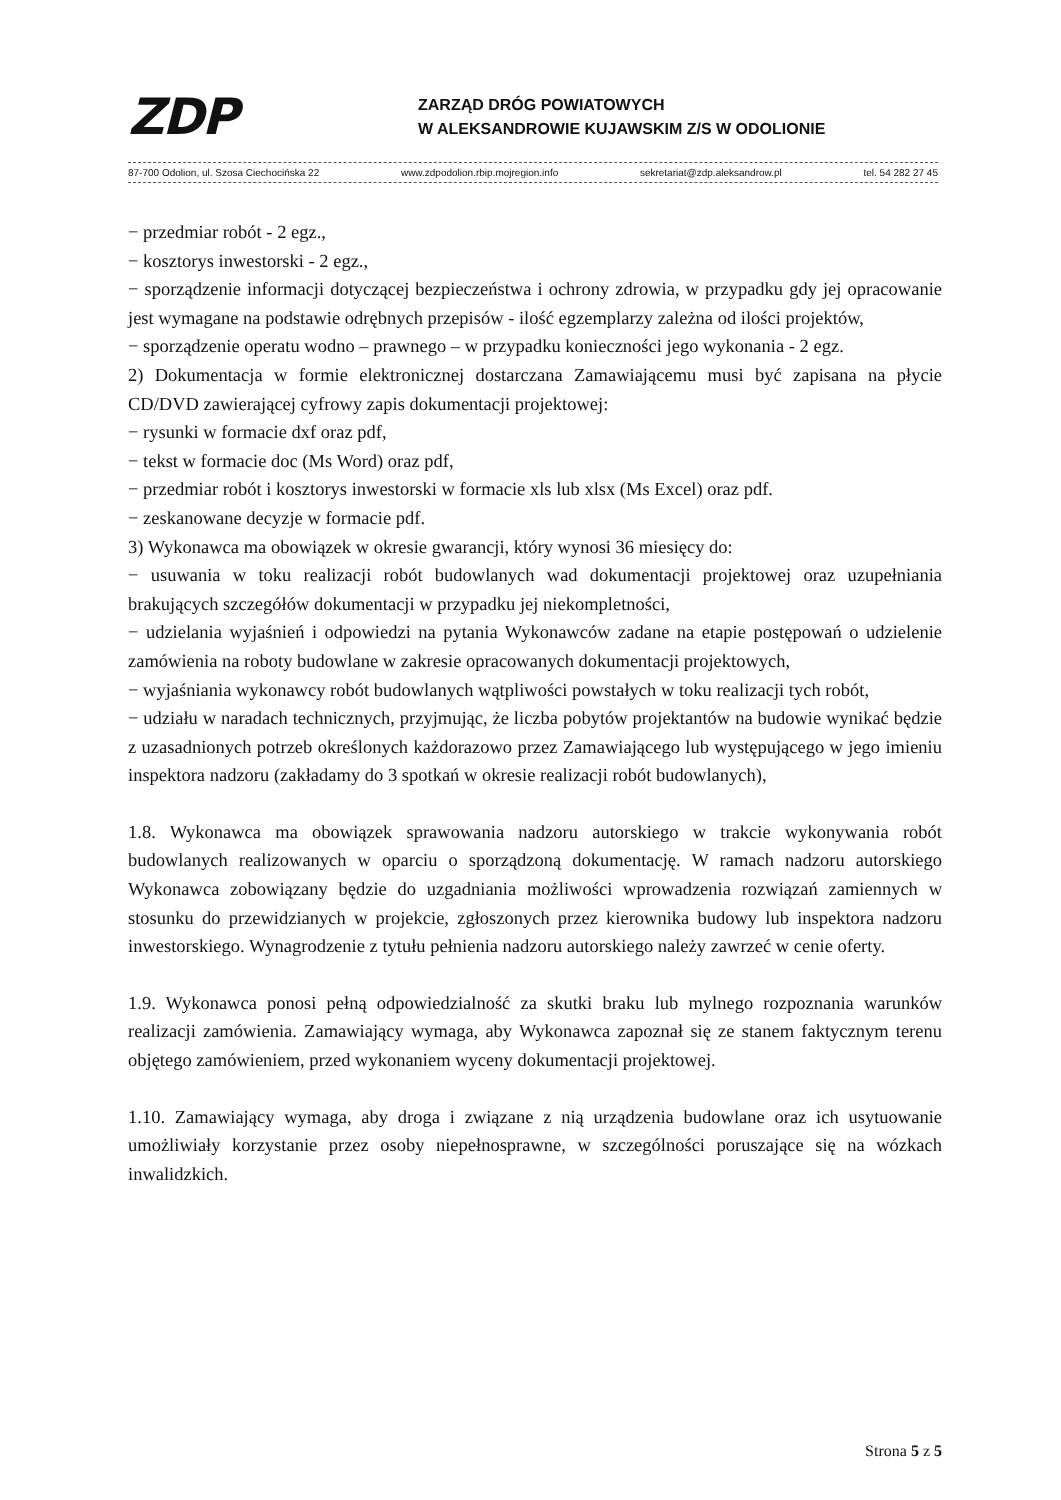ZDP ZARZĄD DRÓG POWIATOWYCH
W ALEKSANDROWIE KUJAWSKIM Z/S W ODOLIONIE
87-700 Odolion, ul. Szosa Ciechocińska 22 www.zdpodolion.rbip.mojregion.info sekretariat@zdp.aleksandrow.pl tel. 54 282 27 45
− przedmiar robót - 2 egz.,
− kosztorys inwestorski - 2 egz.,
− sporządzenie informacji dotyczącej bezpieczeństwa i ochrony zdrowia, w przypadku gdy jej opracowanie jest wymagane na podstawie odrębnych przepisów - ilość egzemplarzy zależna od ilości projektów,
− sporządzenie operatu wodno – prawnego – w przypadku konieczności jego wykonania - 2 egz.
2) Dokumentacja w formie elektronicznej dostarczana Zamawiającemu musi być zapisana na płycie CD/DVD zawierającej cyfrowy zapis dokumentacji projektowej:
− rysunki w formacie dxf oraz pdf,
− tekst w formacie doc (Ms Word) oraz pdf,
− przedmiar robót i kosztorys inwestorski w formacie xls lub xlsx (Ms Excel) oraz pdf.
− zeskanowane decyzje w formacie pdf.
3) Wykonawca ma obowiązek w okresie gwarancji, który wynosi 36 miesięcy do:
− usuwania w toku realizacji robót budowlanych wad dokumentacji projektowej oraz uzupełniania brakujących szczegółów dokumentacji w przypadku jej niekompletności,
− udzielania wyjaśnień i odpowiedzi na pytania Wykonawców zadane na etapie postępowań o udzielenie zamówienia na roboty budowlane w zakresie opracowanych dokumentacji projektowych,
− wyjaśniania wykonawcy robót budowlanych wątpliwości powstałych w toku realizacji tych robót,
− udziału w naradach technicznych, przyjmując, że liczba pobytów projektantów na budowie wynikać będzie z uzasadnionych potrzeb określonych każdorazowo przez Zamawiającego lub występującego w jego imieniu inspektora nadzoru (zakładamy do 3 spotkań w okresie realizacji robót budowlanych),
1.8. Wykonawca ma obowiązek sprawowania nadzoru autorskiego w trakcie wykonywania robót budowlanych realizowanych w oparciu o sporządzoną dokumentację. W ramach nadzoru autorskiego Wykonawca zobowiązany będzie do uzgadniania możliwości wprowadzenia rozwiązań zamiennych w stosunku do przewidzianych w projekcie, zgłoszonych przez kierownika budowy lub inspektora nadzoru inwestorskiego. Wynagrodzenie z tytułu pełnienia nadzoru autorskiego należy zawrzeć w cenie oferty.
1.9. Wykonawca ponosi pełną odpowiedzialność za skutki braku lub mylnego rozpoznania warunków realizacji zamówienia. Zamawiający wymaga, aby Wykonawca zapoznał się ze stanem faktycznym terenu objętego zamówieniem, przed wykonaniem wyceny dokumentacji projektowej.
1.10. Zamawiający wymaga, aby droga i związane z nią urządzenia budowlane oraz ich usytuowanie umożliwiały korzystanie przez osoby niepełnosprawne, w szczególności poruszające się na wózkach inwalidzkich.
Strona 5 z 5